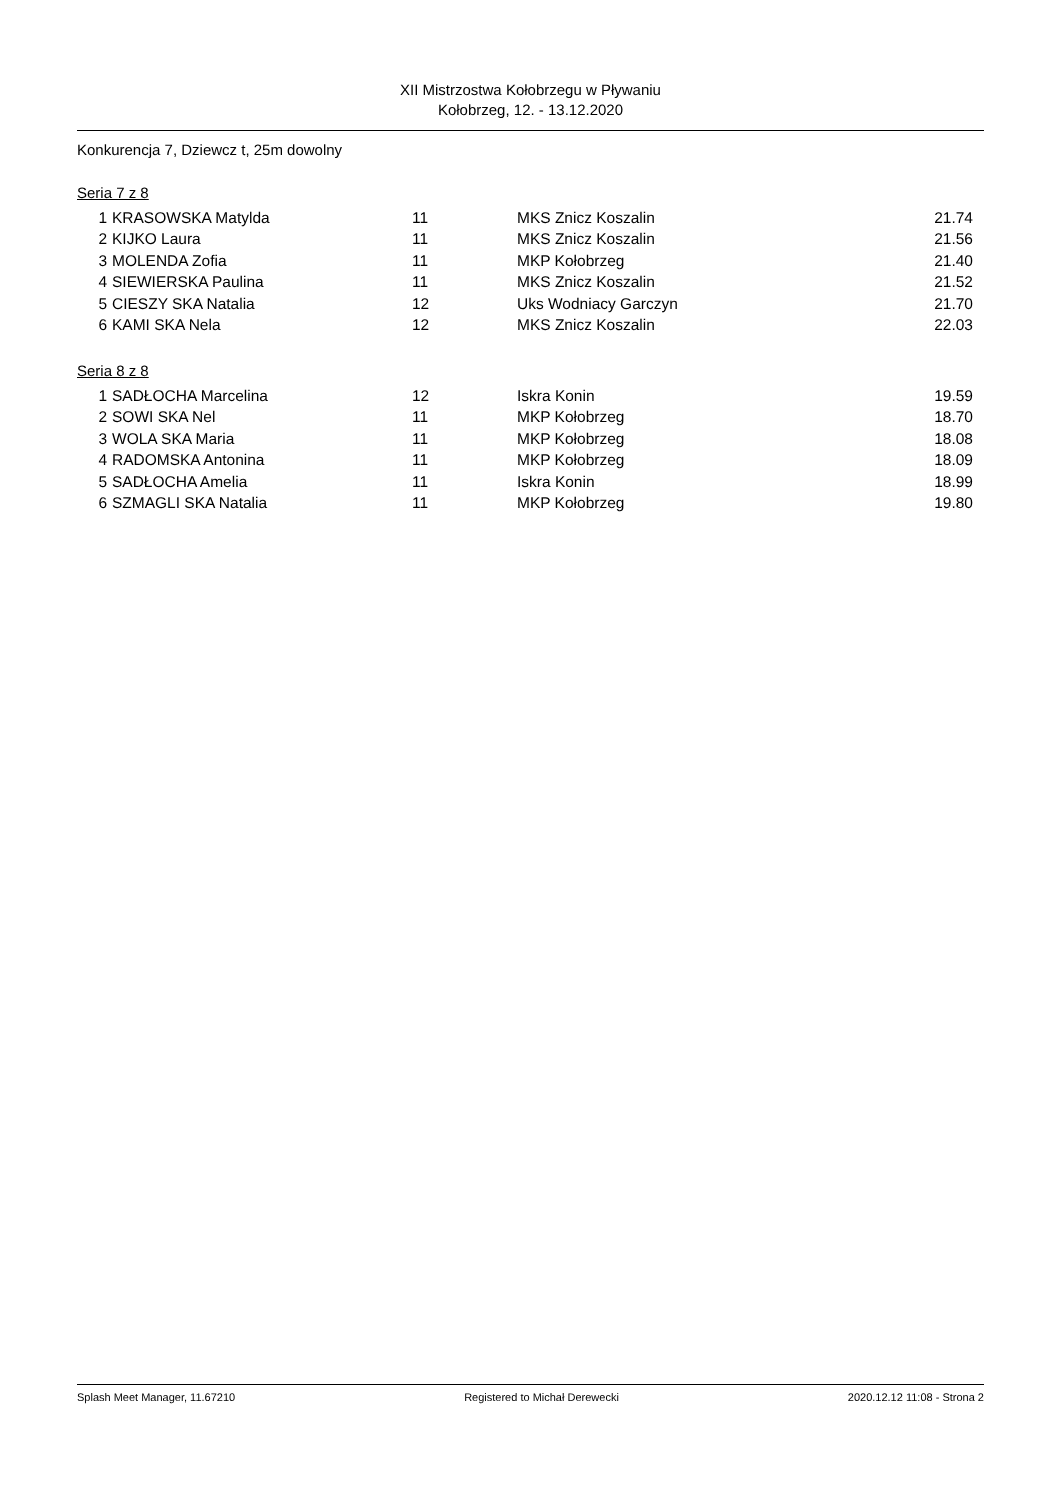XII Mistrzostwa Kołobrzegu w Pływaniu
Kołobrzeg, 12. - 13.12.2020
Konkurencja 7, Dziewcz t, 25m dowolny
Seria 7 z 8
| 1 | KRASOWSKA Matylda | 11 | MKS Znicz Koszalin | 21.74 |
| 2 | KIJKO Laura | 11 | MKS Znicz Koszalin | 21.56 |
| 3 | MOLENDA Zofia | 11 | MKP Kołobrzeg | 21.40 |
| 4 | SIEWIERSKA Paulina | 11 | MKS Znicz Koszalin | 21.52 |
| 5 | CIESZY SKA Natalia | 12 | Uks Wodniacy Garczyn | 21.70 |
| 6 | KAMI SKA Nela | 12 | MKS Znicz Koszalin | 22.03 |
Seria 8 z 8
| 1 | SADŁOCHA Marcelina | 12 | Iskra Konin | 19.59 |
| 2 | SOWI SKA Nel | 11 | MKP Kołobrzeg | 18.70 |
| 3 | WOLA SKA Maria | 11 | MKP Kołobrzeg | 18.08 |
| 4 | RADOMSKA Antonina | 11 | MKP Kołobrzeg | 18.09 |
| 5 | SADŁOCHA Amelia | 11 | Iskra Konin | 18.99 |
| 6 | SZMAGLI SKA Natalia | 11 | MKP Kołobrzeg | 19.80 |
Splash Meet Manager, 11.67210 Registered to Michał Derewecki 2020.12.12 11:08 - Strona 2